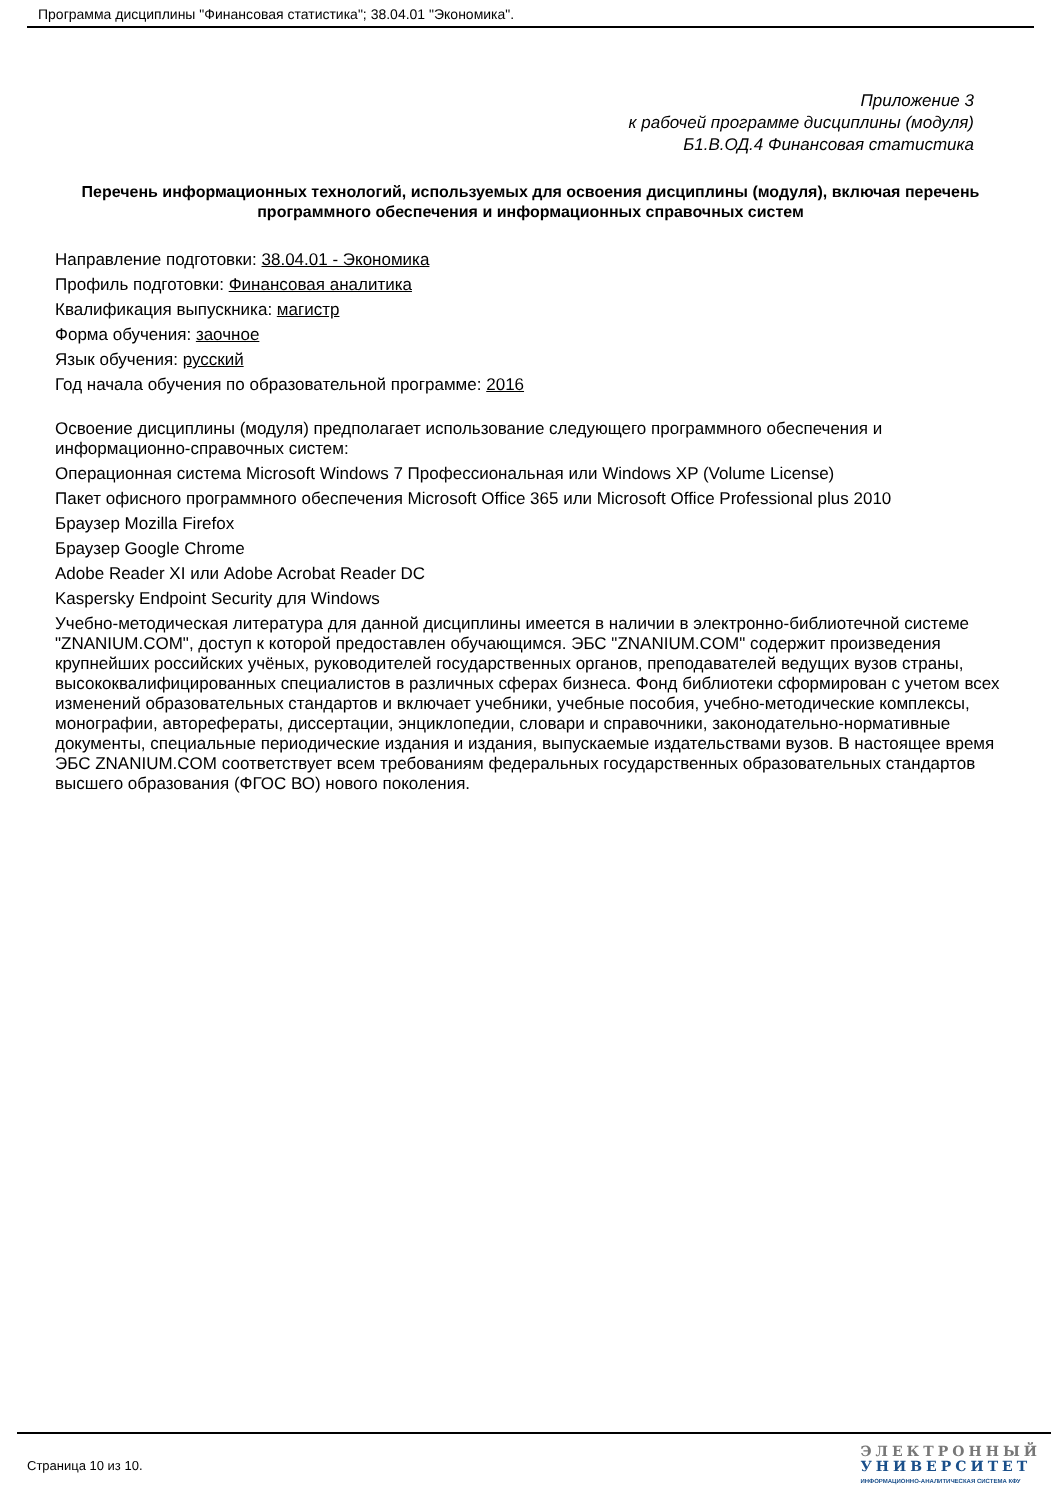Программа дисциплины "Финансовая статистика"; 38.04.01 "Экономика".
Приложение 3
к рабочей программе дисциплины (модуля)
Б1.В.ОД.4 Финансовая статистика
Перечень информационных технологий, используемых для освоения дисциплины (модуля), включая перечень программного обеспечения и информационных справочных систем
Направление подготовки: 38.04.01 - Экономика
Профиль подготовки: Финансовая аналитика
Квалификация выпускника: магистр
Форма обучения: заочное
Язык обучения: русский
Год начала обучения по образовательной программе: 2016
Освоение дисциплины (модуля) предполагает использование следующего программного обеспечения и информационно-справочных систем:
Операционная система Microsoft Windows 7 Профессиональная или Windows XP (Volume License)
Пакет офисного программного обеспечения Microsoft Office 365 или Microsoft Office Professional plus 2010
Браузер Mozilla Firefox
Браузер Google Chrome
Adobe Reader XI или Adobe Acrobat Reader DC
Kaspersky Endpoint Security для Windows
Учебно-методическая литература для данной дисциплины имеется в наличии в электронно-библиотечной системе "ZNANIUM.COM", доступ к которой предоставлен обучающимся. ЭБС "ZNANIUM.COM" содержит произведения крупнейших российских учёных, руководителей государственных органов, преподавателей ведущих вузов страны, высококвалифицированных специалистов в различных сферах бизнеса. Фонд библиотеки сформирован с учетом всех изменений образовательных стандартов и включает учебники, учебные пособия, учебно-методические комплексы, монографии, автореферат­ы, диссертации, энциклопедии, словари и справочники, законодательно-нормативные документы, специальные периодические издания и издания, выпускаемые издательствами вузов. В настоящее время ЭБС ZNANIUM.COM соответствует всем требованиям федеральных государственных образовательных стандартов высшего образования (ФГОС ВО) нового поколения.
Страница 10 из 10.
ЭЛЕКТРОННЫЙ
УНИВЕРСИТЕТ
ИНФОРМАЦИОННО-АНАЛИТИЧЕСКАЯ СИСТЕМА КФУ